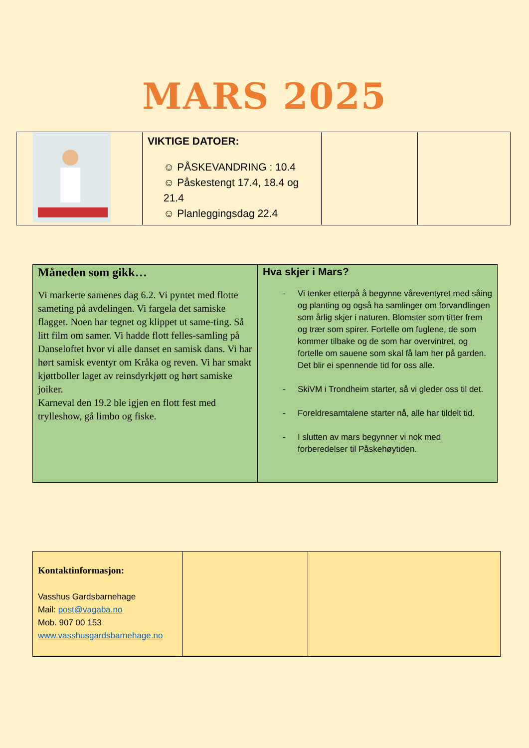MARS 2025
| | VIKTIGE DATOER: ☺ PÅSKEVANDRING : 10.4 ☺ Påskestengt 17.4, 18.4 og 21.4 ☺ Planleggingsdag 22.4 | | |
| Måneden som gikk… Vi markerte samenes dag 6.2. Vi pyntet med flotte sameting på avdelingen. Vi fargela det samiske flagget. Noen har tegnet og klippet ut same-ting. Så litt film om samer. Vi hadde flott felles-samling på Danseloftet hvor vi alle danset en samisk dans. Vi har hørt samisk eventyr om Kråka og reven. Vi har smakt kjøttboller laget av reinsdyrkjøtt og hørt samiske joiker. Karneval den 19.2 ble igjen en flott fest med trylleshow, gå limbo og fiske. | Hva skjer i Mars? - Vi tenker etterpå å begynne våreventyret med såing og planting og også ha samlinger om forvandlingen som årlig skjer i naturen. Blomster som titter frem og trær som spirer. Fortelle om fuglene, de som kommer tilbake og de som har overvintret, og fortelle om sauene som skal få lam her på garden. Det blir ei spennende tid for oss alle. - SkiVM i Trondheim starter, så vi gleder oss til det. - Foreldresamtalene starter nå, alle har tildelt tid. - I slutten av mars begynner vi nok med forberedelser til Påskehøytiden. |
| Kontaktinformasjon: Vasshus Gardsbarnehage Mail: post@vagaba.no Mob. 907 00 153 www.vasshusgardsbarnehage.no | | |